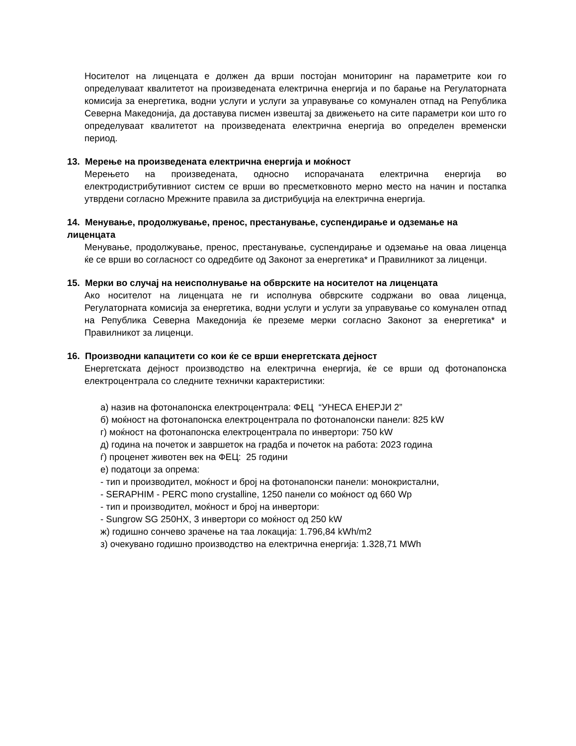Носителот на лиценцата е должен да врши постојан мониторинг на параметрите кои го определуваат квалитетот на произведената електрична енергија и по барање на Регулаторната комисија за енергетика, водни услуги и услуги за управување со комунален отпад на Република Северна Македонија, да доставува писмен извештај за движењето на сите параметри кои што го определуваат квалитетот на произведената електрична енергија во определен временски период.
13. Мерење на произведената електрична енергија и моќност
Мерењето на произведената, односно испорачаната електрична енергија во електродистрибутивниот систем се врши во пресметковното мерно место на начин и постапка утврдени согласно Мрежните правила за дистрибуција на електрична енергија.
14. Менување, продолжување, пренос, престанување, суспендирање и одземање на лиценцата
Менување, продолжување, пренос, престанување, суспендирање и одземање на оваа лиценца ќе се врши во согласност со одредбите од Законот за енергетика* и Правилникот за лиценци.
15. Мерки во случај на неисполнување на обврските на носителот на лиценцата
Ако носителот на лиценцата не ги исполнува обврските содржани во оваа лиценца, Регулаторната комисија за енергетика, водни услуги и услуги за управување со комунален отпад на Република Северна Македонија ќе преземе мерки согласно Законот за енергетика* и Правилникот за лиценци.
16. Производни капацитети со кои ќе се врши енергетската дејност
Енергетската дејност производство на електрична енергија, ќе се врши од фотонапонска електроцентрала со следните технички карактеристики:
а) назив на фотонапонска електроцентрала: ФЕЦ “УНЕСА ЕНЕРЈИ 2”
б) моќност на фотонапонска електроцентрала по фотонапонски панели: 825 kW
г) моќност на фотонапонска електроцентрала по инвертори: 750 kW
д) година на почеток и завршеток на градба и почеток на работа: 2023 година
ѓ) проценет животен век на ФЕЦ: 25 години
е) податоци за опрема:
- тип и производител, моќност и број на фотонапонски панели: монокристални,
- SERAPHIM - PERC mono crystalline, 1250 панели со моќност од 660 Wp
- тип и производител, моќност и број на инвертори:
- Sungrow SG 250HX, 3 инвертори со моќност од 250 kW
ж) годишно сончево зрачење на таа локација: 1.796,84 kWh/m2
з) очекувано годишно производство на електрична енергија: 1.328,71 MWh